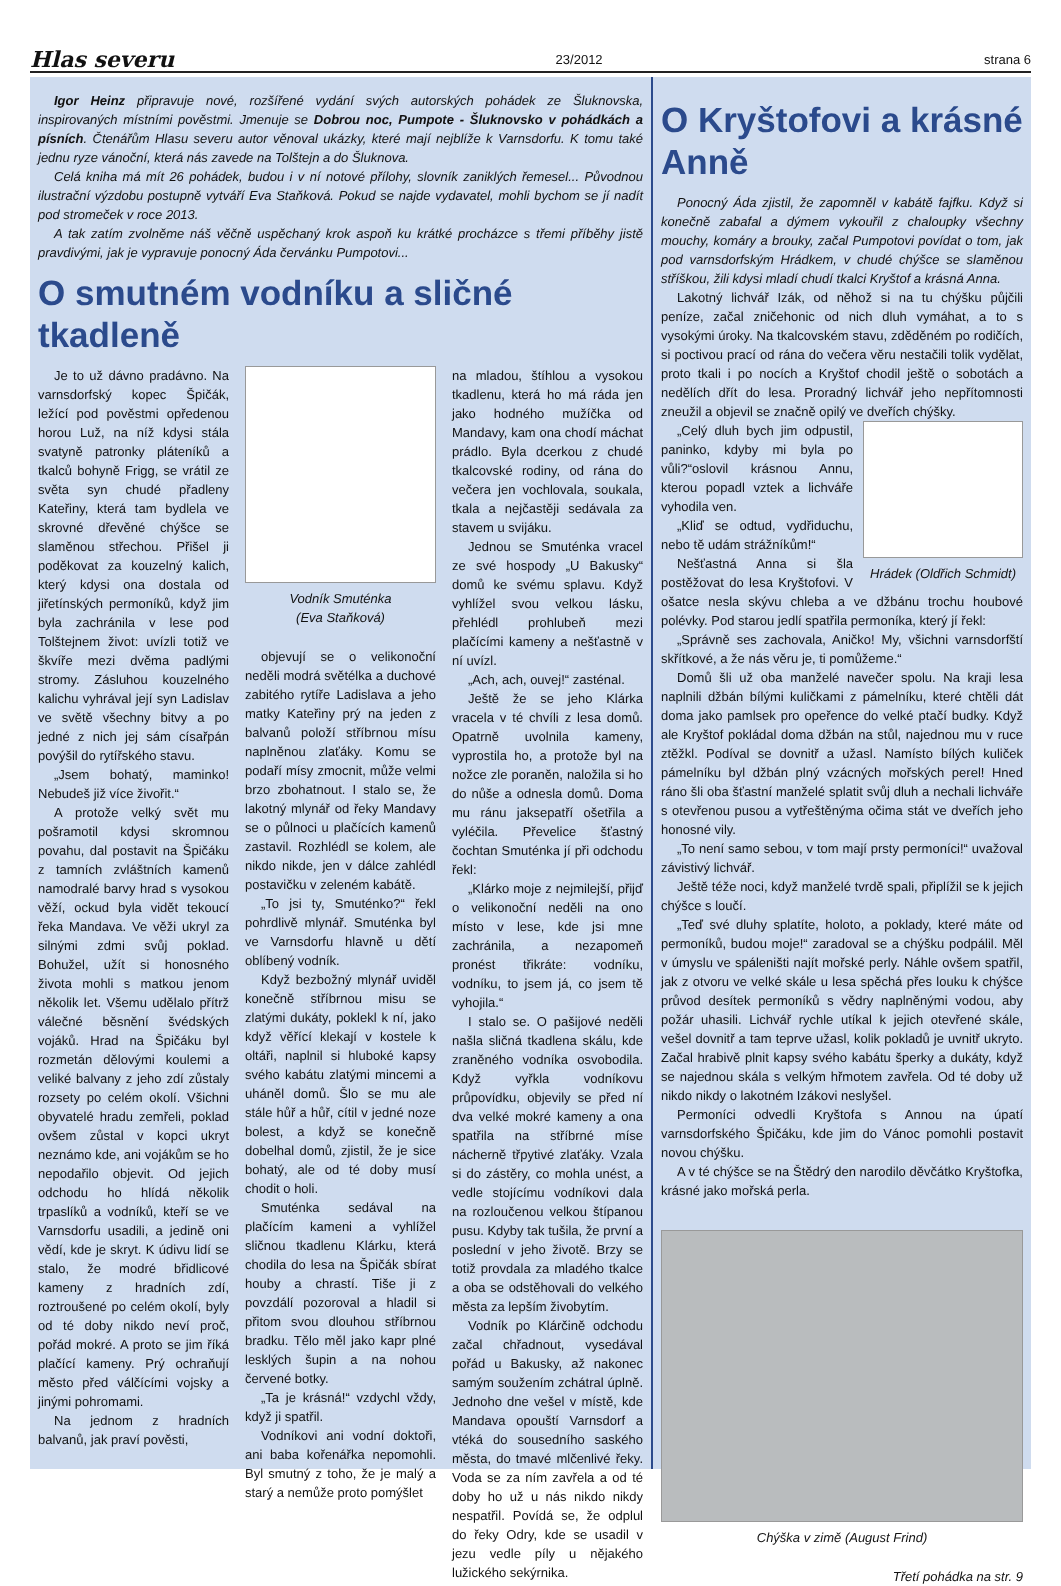Hlas severu 23/2012 strana 6
Igor Heinz připravuje nové, rozšířené vydání svých autorských pohádek ze Šluknovska, inspirovaných místními pověstmi. Jmenuje se Dobrou noc, Pumpote - Šluknovsko v pohádkách a písních. Čtenářům Hlasu severu autor věnoval ukázky, které mají nejblíže k Varnsdorfu. K tomu také jednu ryze vánoční, která nás zavede na Tolštejn a do Šluknova.
Celá kniha má mít 26 pohádek, budou i v ní notové přílohy, slovník zaniklých řemesel... Původnou ilustrační výzdobu postupně vytváří Eva Staňková. Pokud se najde vydavatel, mohli bychom se jí nadít pod stromeček v roce 2013.
A tak zatím zvolněme náš věčně uspěchaný krok aspoň ku krátké procházce s třemi příběhy jistě pravdivými, jak je vypravuje ponocný Áda červánku Pumpotovi...
O smutném vodníku a sličné tkadleně
Je to už dávno pradávno. Na varnsdorfský kopec Špičák, ležící pod pověstmi opředenou horou Luž, na níž kdysi stála svatyně patronky pláteníků a tkalců bohyně Frigg, se vrátil ze světa syn chudé přadleny Kateřiny, která tam bydlela ve skrovné dřevěné chýšce se slaměnou střechou. Přišel ji poděkovat za kouzelný kalich, který kdysi ona dostala od jiřetínských permoníků, když jim byla zachránila v lese pod Tolštejnem život: uvízli totiž ve škvíře mezi dvěma padlými stromy. Zásluhou kouzelného kalichu vyhrával její syn Ladislav ve světě všechny bitvy a po jedné z nich jej sám císařpán povýšil do rytířského stavu.
„Jsem bohatý, maminko! Nebudeš již více živořit.“
A protože velký svět mu pošramotil kdysi skromnou povahu, dal postavit na Špičáku z tamních zvláštních kamenů namodralé barvy hrad s vysokou věží, ockud byla vidět tekoucí řeka Mandava. Ve věži ukryl za silnými zdmi svůj poklad. Bohužel, užít si honosného života mohli s matkou jenom několik let. Všemu udělalo přítrž válečné běsnění švédských vojáků. Hrad na Špičáku byl rozmetán dělovými koulemi a veliké balvany z jeho zdí zůstaly rozsety po celém okolí. Všichni obyvatelé hradu zemřeli, poklad ovšem zůstal v kopci ukryt neznámo kde, ani vojákům se ho nepodařilo objevit. Od jejich odchodu ho hlídá několik trpaslíků a vodníků, kteří se ve Varnsdorfu usadili, a jedině oni vědí, kde je skryt. K údivu lidí se stalo, že modré břidlicové kameny z hradních zdí, roztroušené po celém okolí, byly od té doby nikdo neví proč, pořád mokré. A proto se jim říká plačící kameny. Prý ochraňují město před válčícími vojsky a jinými pohromami.
Na jednom z hradních balvanů, jak praví pověsti,
Vodník Smuténka
(Eva Staňková)
objevují se o velikonoční neděli modrá světélka a duchové zabitého rytíře Ladislava a jeho matky Kateřiny prý na jeden z balvanů položí stříbrnou mísu naplněnou zlaťáky. Komu se podaří mísy zmocnit, může velmi brzo zbohatnout. I stalo se, že lakotný mlynář od řeky Mandavy se o půlnoci u plačících kamenů zastavil. Rozhlédl se kolem, ale nikdo nikde, jen v dálce zahlédl postavičku v zeleném kabátě.
„To jsi ty, Smuténko?“ řekl pohrdlivě mlynář. Smuténka byl ve Varnsdorfu hlavně u dětí oblíbený vodník.
Když bezbožný mlynář uviděl konečně stříbrnou misu se zlatými dukáty, poklekl k ní, jako když věřící klekají v kostele k oltáři, naplnil si hluboké kapsy svého kabátu zlatými mincemi a uháněl domů. Šlo se mu ale stále hůř a hůř, cítil v jedné noze bolest, a když se konečně dobelhal domů, zjistil, že je sice bohatý, ale od té doby musí chodit o holi.
Smuténka sedával na plačícím kameni a vyhlížel sličnou tkadlenu Klárku, která chodila do lesa na Špičák sbírat houby a chrastí. Tiše ji z povzdálí pozoroval a hladil si přitom svou dlouhou stříbrnou bradku. Tělo měl jako kapr plné lesklých šupin a na nohou červené botky.
„Ta je krásná!“ vzdychl vždy, když ji spatřil.
Vodníkovi ani vodní doktoři, ani baba kořenářka nepomohli. Byl smutný z toho, že je malý a starý a nemůže proto pomýšlet
na mladou, štíhlou a vysokou tkadlenu, která ho má ráda jen jako hodného mužíčka od Mandavy, kam ona chodí máchat prádlo. Byla dcerkou z chudé tkalcovské rodiny, od rána do večera jen vochlovala, soukala, tkala a nejčastěji sedávala za stavem u svijáku.
Jednou se Smuténka vracel ze své hospody „U Bakusky“ domů ke svému splavu. Když vyhlížel svou velkou lásku, přehlédl prohlubeň mezi plačícími kameny a nešťastně v ní uvízl.
„Ach, ach, ouvej!“ zasténal.
Ještě že se jeho Klárka vracela v té chvíli z lesa domů. Opatrně uvolnila kameny, vyprostila ho, a protože byl na nožce zle poraněn, naložila si ho do nůše a odnesla domů. Doma mu ránu jaksepatří ošetřila a vyléčila. Převelice šťastný čochtan Smuténka jí při odchodu řekl:
„Klárko moje z nejmilejší, přijď o velikonoční neděli na ono místo v lese, kde jsi mne zachránila, a nezapomeň pronést třikráte: vodníku, vodníku, to jsem já, co jsem tě vyhojila.“
I stalo se. O pašijové neděli našla sličná tkadlena skálu, kde zraněného vodníka osvobodila. Když vyřkla vodníkovu průpovídku, objevily se před ní dva velké mokré kameny a ona spatřila na stříbrné míse nácherně třpytivé zlaťáky. Vzala si do zástěry, co mohla unést, a vedle stojícímu vodníkovi dala na rozloučenou velkou štípanou pusu. Kdyby tak tušila, že první a poslední v jeho životě. Brzy se totiž provdala za mladého tkalce a oba se odstěhovali do velkého města za lepším živobytím.
Vodník po Klárčině odchodu začal chřadnout, vysedával pořád u Bakusky, až nakonec samým soužením zchátral úplně. Jednoho dne vešel v místě, kde Mandava opouští Varnsdorf a vtéká do sousedního saského města, do tmavé mlčenlivé řeky. Voda se za ním zavřela a od té doby ho už u nás nikdo nikdy nespatřil. Povídá se, že odplul do řeky Odry, kde se usadil v jezu vedle píly u nějakého lužického sekýrnika.
O Kryštofovi a krásné Anně
Ponocný Áda zjistil, že zapomněl v kabátě fajfku. Když si konečně zabafal a dýmem vykouřil z chaloupky všechny mouchy, komáry a brouky, začal Pumpotovi povídat o tom, jak pod varnsdorfským Hrádkem, v chudé chýšce se slaměnou stříškou, žili kdysi mladí chudí tkalci Kryštof a krásná Anna.
Lakotný lichvář Izák, od něhož si na tu chýšku půjčili peníze, začal zničehonic od nich dluh vymáhat, a to s vysokými úroky. Na tkalcovském stavu, zděděném po rodičích, si poctivou prací od rána do večera věru nestačili tolik vydělat, proto tkali i po nocích a Kryštof chodil ještě o sobotách a nedělích dřít do lesa. Proradný lichvář jeho nepřítomnosti zneužil a objevil se značně opilý ve dveřích chýšky.
Hrádek (Oldřich Schmidt)
„Celý dluh bych jim odpustil, paninko, kdyby mi byla po vůli?“oslovil krásnou Annu, kterou popadl vztek a lichváře vyhodila ven.
„Kliď se odtud, vydřiduchu, nebo tě udám strážníkům!“
Nešťastná Anna si šla postěžovat do lesa Kryštofovi. V ošatce nesla skývu chleba a ve džbánu trochu houbové polévky. Pod starou jedlí spatřila permoníka, který jí řekl:
„Správně ses zachovala, Aničko! My, všichni varnsdorfští skřítkové, a že nás věru je, ti pomůžeme.“
Domů šli už oba manželé navečer spolu. Na kraji lesa naplnili džbán bílými kuličkami z pámelníku, které chtěli dát doma jako pamlsek pro opeřence do velké ptačí budky. Když ale Kryštof pokládal doma džbán na stůl, najednou mu v ruce ztěžkl. Podíval se dovnitř a užasl. Namísto bílých kuliček pámelníku byl džbán plný vzácných mořských perel! Hned ráno šli oba šťastní manželé splatit svůj dluh a nechali lichváře s otevřenou pusou a vytřeštěnýma očima stát ve dveřích jeho honosné vily.
„To není samo sebou, v tom mají prsty permoníci!“ uvažoval závistivý lichvář.
Ještě téže noci, když manželé tvrdě spali, připlížil se k jejich chýšce s loučí.
„Teď své dluhy splatíte, holoto, a poklady, které máte od permoníků, budou moje!“ zaradoval se a chýšku podpálil. Měl v úmyslu ve spáleništi najít mořské perly. Náhle ovšem spatřil, jak z otvoru ve velké skále u lesa spěchá přes louku k chýšce průvod desítek permoníků s vědry naplněnými vodou, aby požár uhasili. Lichvář rychle utíkal k jejich otevřené skále, vešel dovnitř a tam teprve užasl, kolik pokladů je uvnitř ukryto. Začal hrabivě plnit kapsy svého kabátu šperky a dukáty, když se najednou skála s velkým hřmotem zavřela. Od té doby už nikdo nikdy o lakotném Izákovi neslyšel.
Permoníci odvedli Kryštofa s Annou na úpatí varnsdorfského Špičáku, kde jim do Vánoc pomohli postavit novou chýšku.
A v té chýšce se na Štědrý den narodilo děvčátko Kryštofka, krásné jako mořská perla.
Chýška v zimě (August Frind)
Třetí pohádka na str. 9